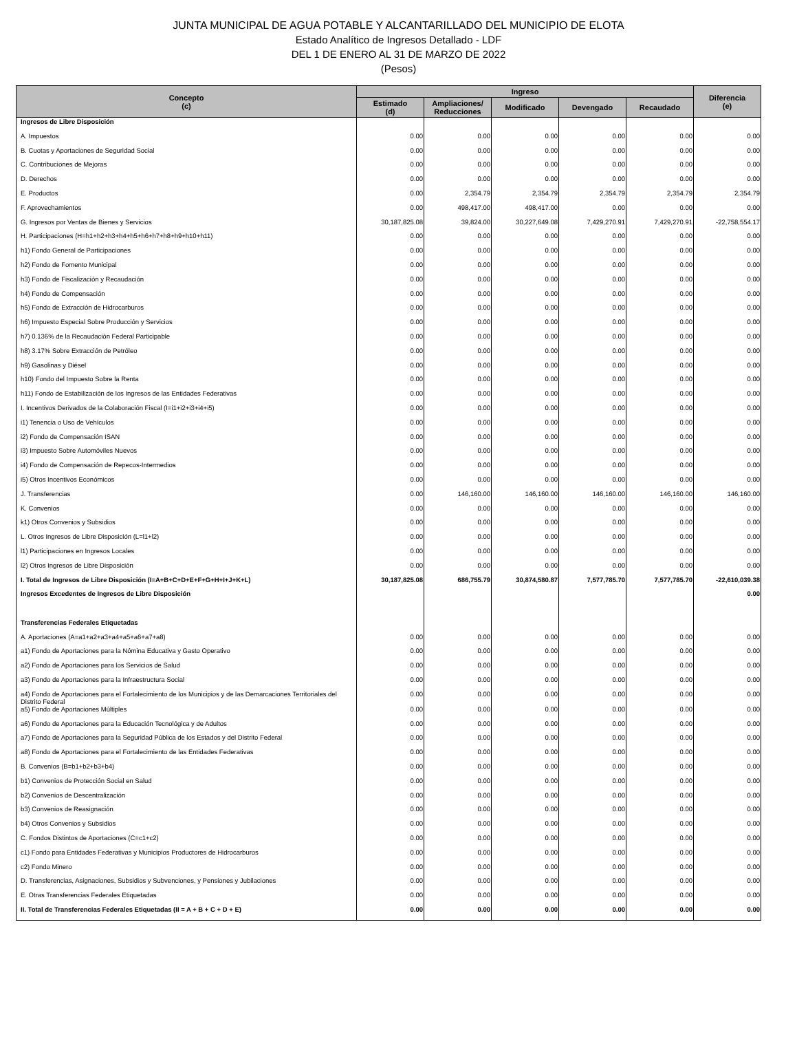JUNTA MUNICIPAL DE AGUA POTABLE Y ALCANTARILLADO DEL MUNICIPIO DE ELOTA
Estado Analítico de Ingresos Detallado - LDF
DEL 1 DE ENERO AL 31 DE MARZO DE 2022
(Pesos)
| Concepto (c) | Ingreso | | | | | Diferencia (e) |
| --- | --- | --- | --- | --- | --- | --- |
| | Estimado (d) | Ampliaciones/ Reducciones | Modificado | Devengado | Recaudado | |
| Ingresos de Libre Disposición | | | | | | |
| A. Impuestos | 0.00 | 0.00 | 0.00 | 0.00 | 0.00 | 0.00 |
| B. Cuotas y Aportaciones de Seguridad Social | 0.00 | 0.00 | 0.00 | 0.00 | 0.00 | 0.00 |
| C. Contribuciones de Mejoras | 0.00 | 0.00 | 0.00 | 0.00 | 0.00 | 0.00 |
| D. Derechos | 0.00 | 0.00 | 0.00 | 0.00 | 0.00 | 0.00 |
| E. Productos | 0.00 | 2,354.79 | 2,354.79 | 2,354.79 | 2,354.79 | 2,354.79 |
| F. Aprovechamientos | 0.00 | 498,417.00 | 498,417.00 | 0.00 | 0.00 | 0.00 |
| G. Ingresos por Ventas de Bienes y Servicios | 30,187,825.08 | 39,824.00 | 30,227,649.08 | 7,429,270.91 | 7,429,270.91 | -22,758,554.17 |
| H. Participaciones (H=h1+h2+h3+h4+h5+h6+h7+h8+h9+h10+h11) | 0.00 | 0.00 | 0.00 | 0.00 | 0.00 | 0.00 |
| h1) Fondo General de Participaciones | 0.00 | 0.00 | 0.00 | 0.00 | 0.00 | 0.00 |
| h2) Fondo de Fomento Municipal | 0.00 | 0.00 | 0.00 | 0.00 | 0.00 | 0.00 |
| h3) Fondo de Fiscalización y Recaudación | 0.00 | 0.00 | 0.00 | 0.00 | 0.00 | 0.00 |
| h4) Fondo de Compensación | 0.00 | 0.00 | 0.00 | 0.00 | 0.00 | 0.00 |
| h5) Fondo de Extracción de Hidrocarburos | 0.00 | 0.00 | 0.00 | 0.00 | 0.00 | 0.00 |
| h6) Impuesto Especial Sobre Producción y Servicios | 0.00 | 0.00 | 0.00 | 0.00 | 0.00 | 0.00 |
| h7) 0.136% de la Recaudación Federal Participable | 0.00 | 0.00 | 0.00 | 0.00 | 0.00 | 0.00 |
| h8) 3.17% Sobre Extracción de Petróleo | 0.00 | 0.00 | 0.00 | 0.00 | 0.00 | 0.00 |
| h9) Gasolinas y Diésel | 0.00 | 0.00 | 0.00 | 0.00 | 0.00 | 0.00 |
| h10) Fondo del Impuesto Sobre la Renta | 0.00 | 0.00 | 0.00 | 0.00 | 0.00 | 0.00 |
| h11) Fondo de Estabilización de los Ingresos de las Entidades Federativas | 0.00 | 0.00 | 0.00 | 0.00 | 0.00 | 0.00 |
| I. Incentivos Derivados de la Colaboración Fiscal (I=i1+i2+i3+i4+i5) | 0.00 | 0.00 | 0.00 | 0.00 | 0.00 | 0.00 |
| i1) Tenencia o Uso de Vehículos | 0.00 | 0.00 | 0.00 | 0.00 | 0.00 | 0.00 |
| i2) Fondo de Compensación ISAN | 0.00 | 0.00 | 0.00 | 0.00 | 0.00 | 0.00 |
| i3) Impuesto Sobre Automóviles Nuevos | 0.00 | 0.00 | 0.00 | 0.00 | 0.00 | 0.00 |
| i4) Fondo de Compensación de Repecos-Intermedios | 0.00 | 0.00 | 0.00 | 0.00 | 0.00 | 0.00 |
| i5) Otros Incentivos Económicos | 0.00 | 0.00 | 0.00 | 0.00 | 0.00 | 0.00 |
| J. Transferencias | 0.00 | 146,160.00 | 146,160.00 | 146,160.00 | 146,160.00 | 146,160.00 |
| K. Convenios | 0.00 | 0.00 | 0.00 | 0.00 | 0.00 | 0.00 |
| k1) Otros Convenios y Subsidios | 0.00 | 0.00 | 0.00 | 0.00 | 0.00 | 0.00 |
| L. Otros Ingresos de Libre Disposición (L=l1+l2) | 0.00 | 0.00 | 0.00 | 0.00 | 0.00 | 0.00 |
| l1) Participaciones en Ingresos Locales | 0.00 | 0.00 | 0.00 | 0.00 | 0.00 | 0.00 |
| l2) Otros Ingresos de Libre Disposición | 0.00 | 0.00 | 0.00 | 0.00 | 0.00 | 0.00 |
| I. Total de Ingresos de Libre Disposición (I=A+B+C+D+E+F+G+H+I+J+K+L) | 30,187,825.08 | 686,755.79 | 30,874,580.87 | 7,577,785.70 | 7,577,785.70 | -22,610,039.38 |
| Ingresos Excedentes de Ingresos de Libre Disposición | | | | | | 0.00 |
| Transferencias Federales Etiquetadas | | | | | | |
| A. Aportaciones (A=a1+a2+a3+a4+a5+a6+a7+a8) | 0.00 | 0.00 | 0.00 | 0.00 | 0.00 | 0.00 |
| a1) Fondo de Aportaciones para la Nómina Educativa y Gasto Operativo | 0.00 | 0.00 | 0.00 | 0.00 | 0.00 | 0.00 |
| a2) Fondo de Aportaciones para los Servicios de Salud | 0.00 | 0.00 | 0.00 | 0.00 | 0.00 | 0.00 |
| a3) Fondo de Aportaciones para la Infraestructura Social | 0.00 | 0.00 | 0.00 | 0.00 | 0.00 | 0.00 |
| a4) Fondo de Aportaciones para el Fortalecimiento de los Municipios y de las Demarcaciones Territoriales del Distrito Federal | 0.00 | 0.00 | 0.00 | 0.00 | 0.00 | 0.00 |
| a5) Fondo de Aportaciones Múltiples | 0.00 | 0.00 | 0.00 | 0.00 | 0.00 | 0.00 |
| a6) Fondo de Aportaciones para la Educación Tecnológica y de Adultos | 0.00 | 0.00 | 0.00 | 0.00 | 0.00 | 0.00 |
| a7) Fondo de Aportaciones para la Seguridad Pública de los Estados y del Distrito Federal | 0.00 | 0.00 | 0.00 | 0.00 | 0.00 | 0.00 |
| a8) Fondo de Aportaciones para el Fortalecimiento de las Entidades Federativas | 0.00 | 0.00 | 0.00 | 0.00 | 0.00 | 0.00 |
| B. Convenios (B=b1+b2+b3+b4) | 0.00 | 0.00 | 0.00 | 0.00 | 0.00 | 0.00 |
| b1) Convenios de Protección Social en Salud | 0.00 | 0.00 | 0.00 | 0.00 | 0.00 | 0.00 |
| b2) Convenios de Descentralización | 0.00 | 0.00 | 0.00 | 0.00 | 0.00 | 0.00 |
| b3) Convenios de Reasignación | 0.00 | 0.00 | 0.00 | 0.00 | 0.00 | 0.00 |
| b4) Otros Convenios y Subsidios | 0.00 | 0.00 | 0.00 | 0.00 | 0.00 | 0.00 |
| C. Fondos Distintos de Aportaciones (C=c1+c2) | 0.00 | 0.00 | 0.00 | 0.00 | 0.00 | 0.00 |
| c1) Fondo para Entidades Federativas y Municipios Productores de Hidrocarburos | 0.00 | 0.00 | 0.00 | 0.00 | 0.00 | 0.00 |
| c2) Fondo Minero | 0.00 | 0.00 | 0.00 | 0.00 | 0.00 | 0.00 |
| D. Transferencias, Asignaciones, Subsidios y Subvenciones, y Pensiones y Jubilaciones | 0.00 | 0.00 | 0.00 | 0.00 | 0.00 | 0.00 |
| E. Otras Transferencias Federales Etiquetadas | 0.00 | 0.00 | 0.00 | 0.00 | 0.00 | 0.00 |
| II. Total de Transferencias Federales Etiquetadas (II = A + B + C + D + E) | 0.00 | 0.00 | 0.00 | 0.00 | 0.00 | 0.00 |